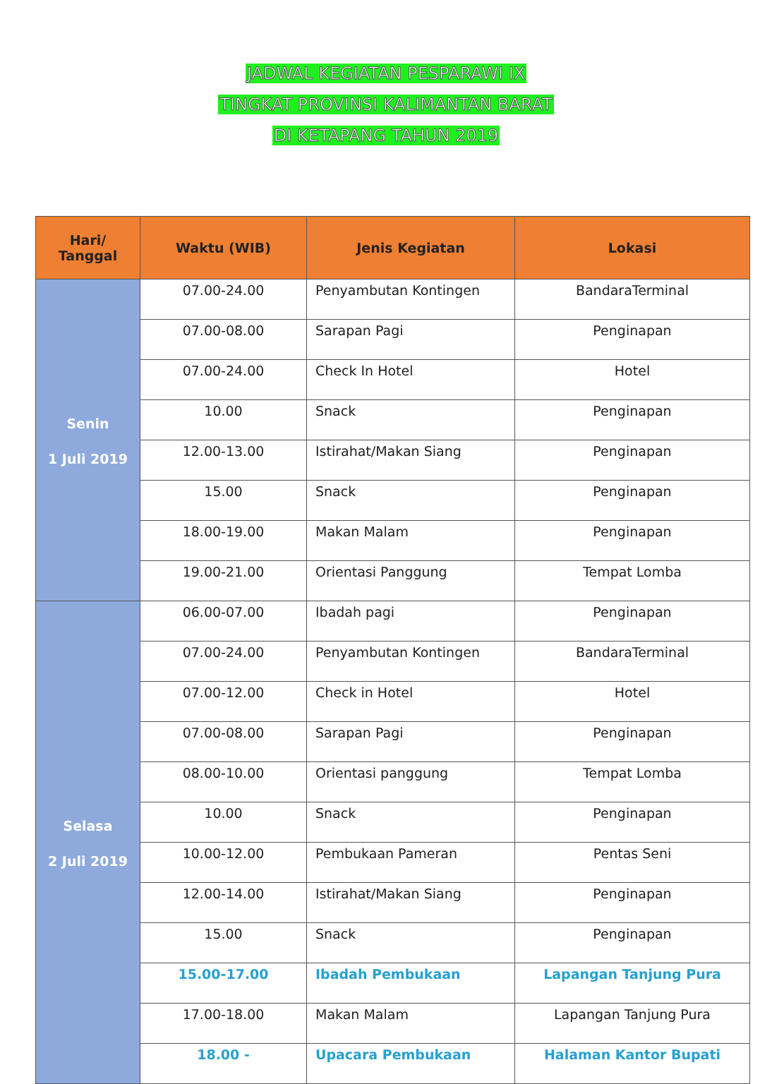JADWAL KEGIATAN PESPARAWI IX
TINGKAT PROVINSI KALIMANTAN BARAT
DI KETAPANG TAHUN 2019
| Hari/ Tanggal | Waktu (WIB) | Jenis Kegiatan | Lokasi |
| --- | --- | --- | --- |
| Senin 1 Juli 2019 | 07.00-24.00 | Penyambutan Kontingen | BandaraTerminal |
| | 07.00-08.00 | Sarapan Pagi | Penginapan |
| | 07.00-24.00 | Check In Hotel | Hotel |
| | 10.00 | Snack | Penginapan |
| | 12.00-13.00 | Istirahat/Makan Siang | Penginapan |
| | 15.00 | Snack | Penginapan |
| | 18.00-19.00 | Makan Malam | Penginapan |
| | 19.00-21.00 | Orientasi Panggung | Tempat Lomba |
| Selasa 2 Juli 2019 | 06.00-07.00 | Ibadah pagi | Penginapan |
| | 07.00-24.00 | Penyambutan Kontingen | BandaraTerminal |
| | 07.00-12.00 | Check in Hotel | Hotel |
| | 07.00-08.00 | Sarapan Pagi | Penginapan |
| | 08.00-10.00 | Orientasi panggung | Tempat Lomba |
| | 10.00 | Snack | Penginapan |
| | 10.00-12.00 | Pembukaan Pameran | Pentas Seni |
| | 12.00-14.00 | Istirahat/Makan Siang | Penginapan |
| | 15.00 | Snack | Penginapan |
| | 15.00-17.00 | Ibadah Pembukaan | Lapangan Tanjung Pura |
| | 17.00-18.00 | Makan Malam | Lapangan Tanjung Pura |
| | 18.00 - | Upacara Pembukaan | Halaman Kantor Bupati |